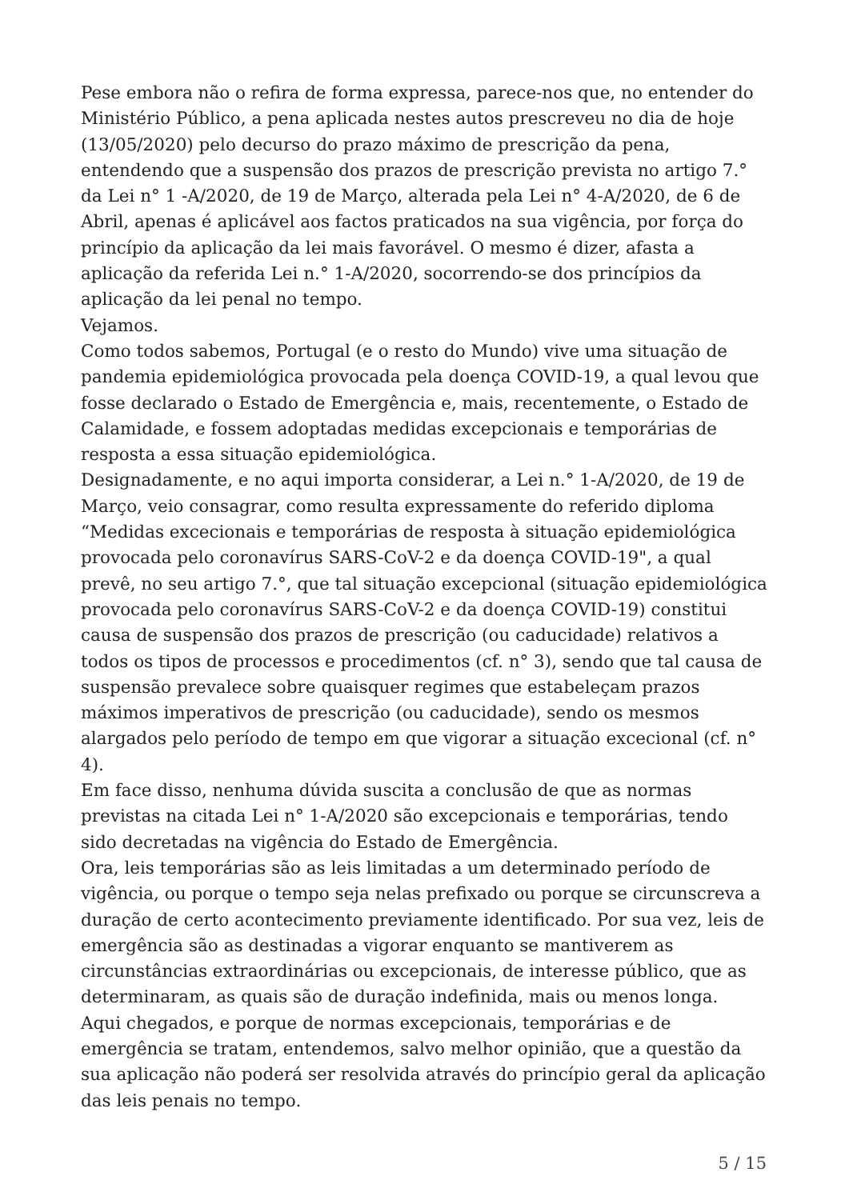Pese embora não o refira de forma expressa, parece-nos que, no entender do Ministério Público, a pena aplicada nestes autos prescreveu no dia de hoje (13/05/2020) pelo decurso do prazo máximo de prescrição da pena, entendendo que a suspensão dos prazos de prescrição prevista no artigo 7.° da Lei n° 1 -A/2020, de 19 de Março, alterada pela Lei n° 4-A/2020, de 6 de Abril, apenas é aplicável aos factos praticados na sua vigência, por força do princípio da aplicação da lei mais favorável. O mesmo é dizer, afasta a aplicação da referida Lei n.° 1-A/2020, socorrendo-se dos princípios da aplicação da lei penal no tempo.
Vejamos.
Como todos sabemos, Portugal (e o resto do Mundo) vive uma situação de pandemia epidemiológica provocada pela doença COVID-19, a qual levou que fosse declarado o Estado de Emergência e, mais, recentemente, o Estado de Calamidade, e fossem adoptadas medidas excepcionais e temporárias de resposta a essa situação epidemiológica.
Designadamente, e no aqui importa considerar, a Lei n.° 1-A/2020, de 19 de Março, veio consagrar, como resulta expressamente do referido diploma “Medidas excecionais e temporárias de resposta à situação epidemiológica provocada pelo coronavírus SARS-CoV-2 e da doença COVID-19", a qual prevê, no seu artigo 7.°, que tal situação excepcional (situação epidemiológica provocada pelo coronavírus SARS-CoV-2 e da doença COVID-19) constitui causa de suspensão dos prazos de prescrição (ou caducidade) relativos a todos os tipos de processos e procedimentos (cf. n° 3), sendo que tal causa de suspensão prevalece sobre quaisquer regimes que estabeleçam prazos máximos imperativos de prescrição (ou caducidade), sendo os mesmos alargados pelo período de tempo em que vigorar a situação excecional (cf. n° 4).
Em face disso, nenhuma dúvida suscita a conclusão de que as normas previstas na citada Lei n° 1-A/2020 são excepcionais e temporárias, tendo sido decretadas na vigência do Estado de Emergência.
Ora, leis temporárias são as leis limitadas a um determinado período de vigência, ou porque o tempo seja nelas prefixado ou porque se circunscreva a duração de certo acontecimento previamente identificado. Por sua vez, leis de emergência são as destinadas a vigorar enquanto se mantiverem as circunstâncias extraordinárias ou excepcionais, de interesse público, que as determinaram, as quais são de duração indefinida, mais ou menos longa.
Aqui chegados, e porque de normas excepcionais, temporárias e de emergência se tratam, entendemos, salvo melhor opinião, que a questão da sua aplicação não poderá ser resolvida através do princípio geral da aplicação das leis penais no tempo.
5 / 15